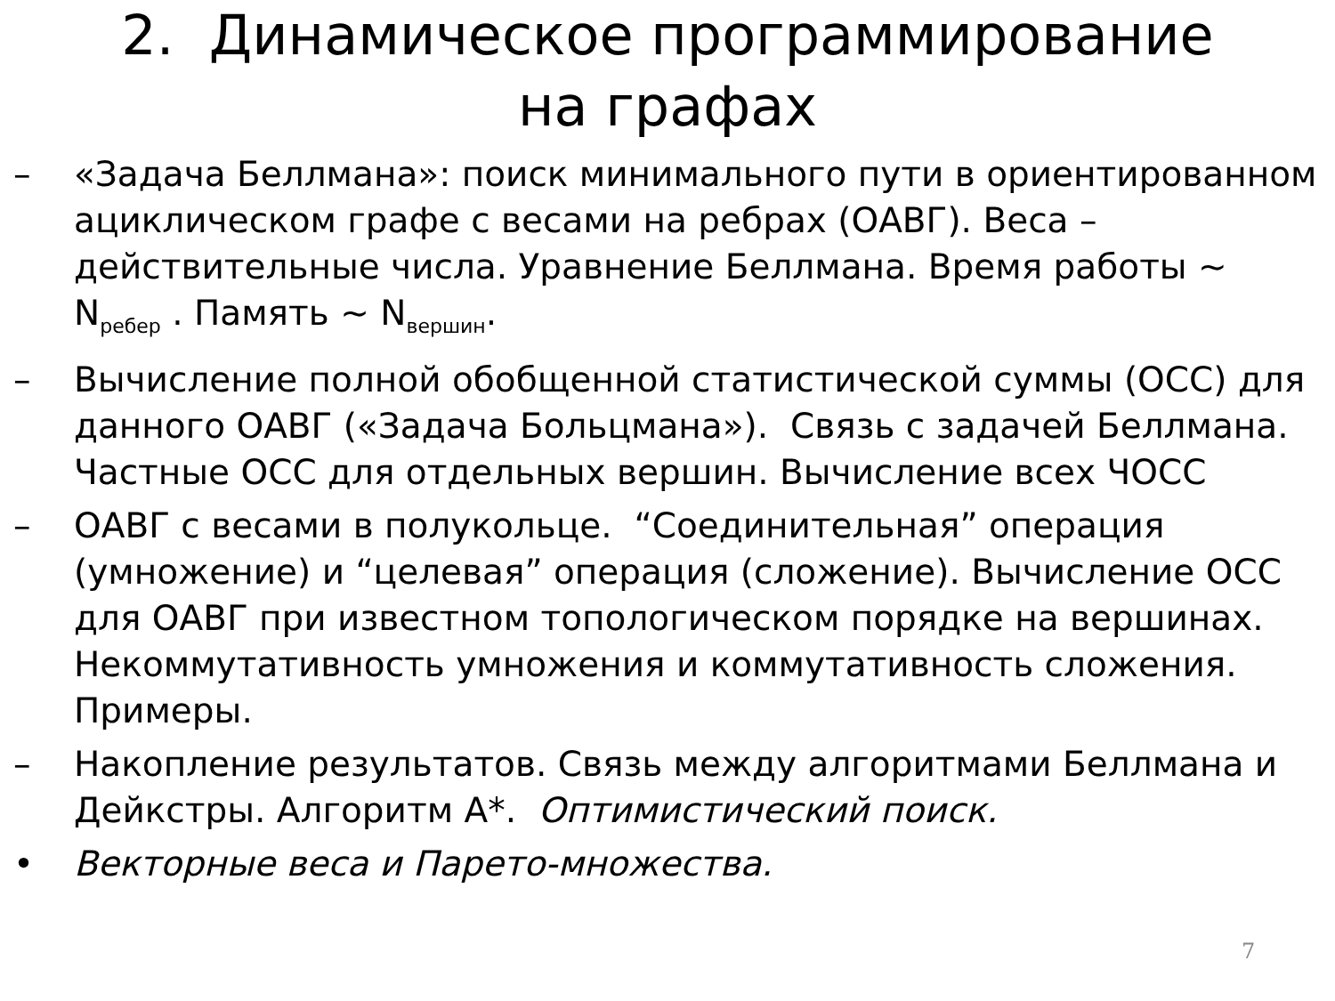2. Динамическое программирование
на графах
– «Задача Беллмана»: поиск минимального пути в ориентированном ациклическом графе с весами на ребрах (ОАВГ). Веса – действительные числа. Уравнение Беллмана. Время работы ~ N<sub>ребер</sub> . Память ~ N<sub>вершин</sub>.
– Вычисление полной обобщенной статистической суммы (ОСС) для данного ОАВГ («Задача Больцмана»). Связь с задачей Беллмана. Частные ОСС для отдельных вершин. Вычисление всех ЧОСС
– ОАВГ с весами в полукольце. “Соединительная” операция (умножение) и “целевая” операция (сложение). Вычисление ОСС для ОАВГ при известном топологическом порядке на вершинах. Некоммутативность умножения и коммутативность сложения. Примеры.
– Накопление результатов. Связь между алгоритмами Беллмана и Дейкстры. Алгоритм A*. Оптимистический поиск.
• Векторные веса и Парето-множества.
7